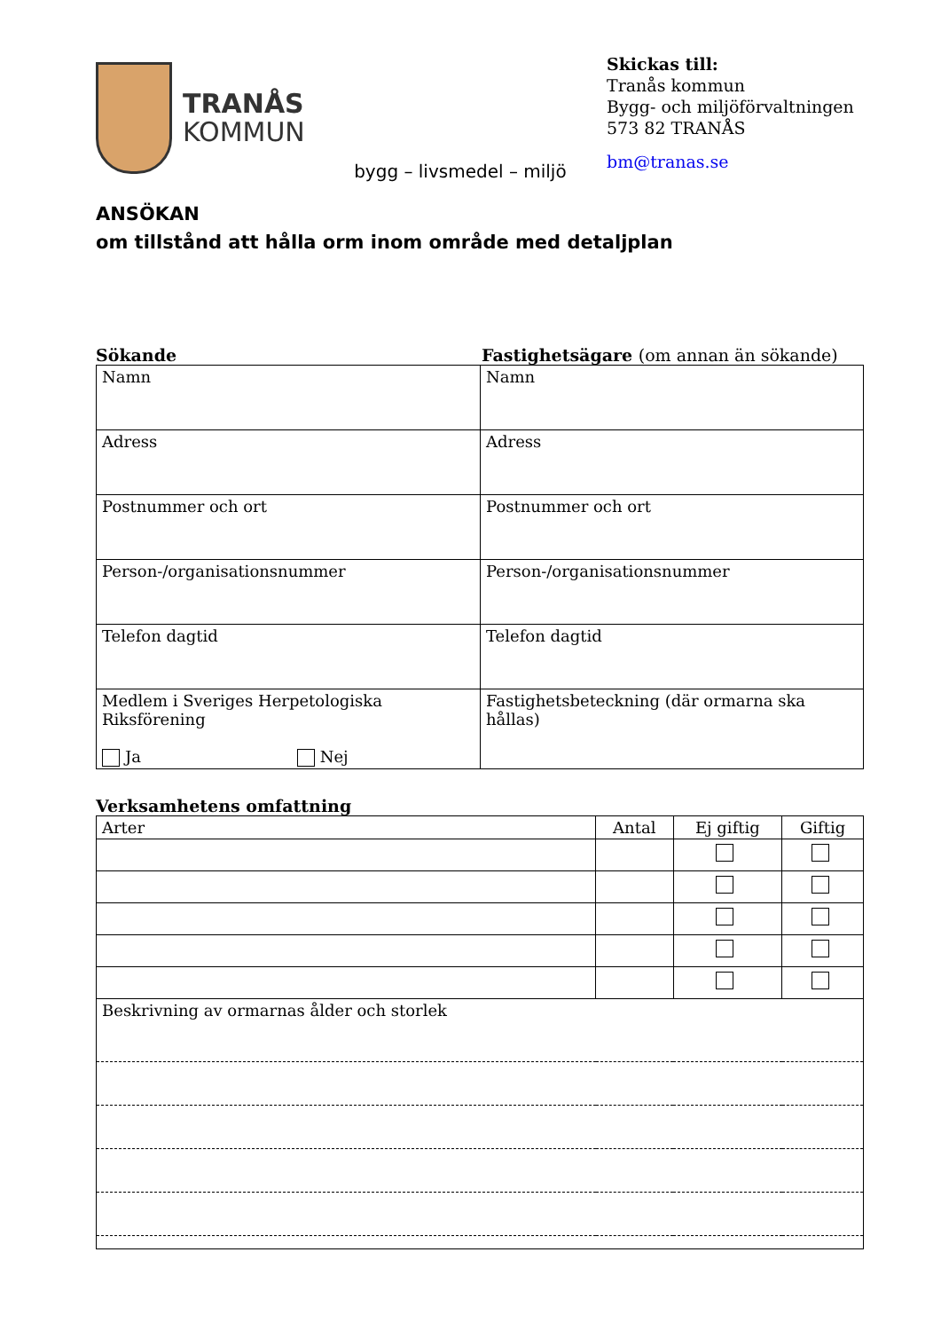TRANÅS
KOMMUN
bygg – livsmedel – miljö
Skickas till:
Tranås kommun
Bygg- och miljöförvaltningen
573 82 TRANÅS
bm@tranas.se
ANSÖKAN
om tillstånd att hålla orm inom område med detaljplan
Sökande Fastighetsägare (om annan än sökande)
| Namn | Namn |
| Adress | Adress |
| Postnummer och ort | Postnummer och ort |
| Person-/organisationsnummer | Person-/organisationsnummer |
| Telefon dagtid | Telefon dagtid |
| Medlem i Sveriges Herpetologiska Riksförening Ja Nej | Fastighetsbeteckning (där ormarna ska hållas) |
Verksamhetens omfattning
| Arter | Antal | Ej giftig | Giftig |
| --- | --- | --- | --- |
| Beskrivning av ormarnas ålder och storlek | | | |